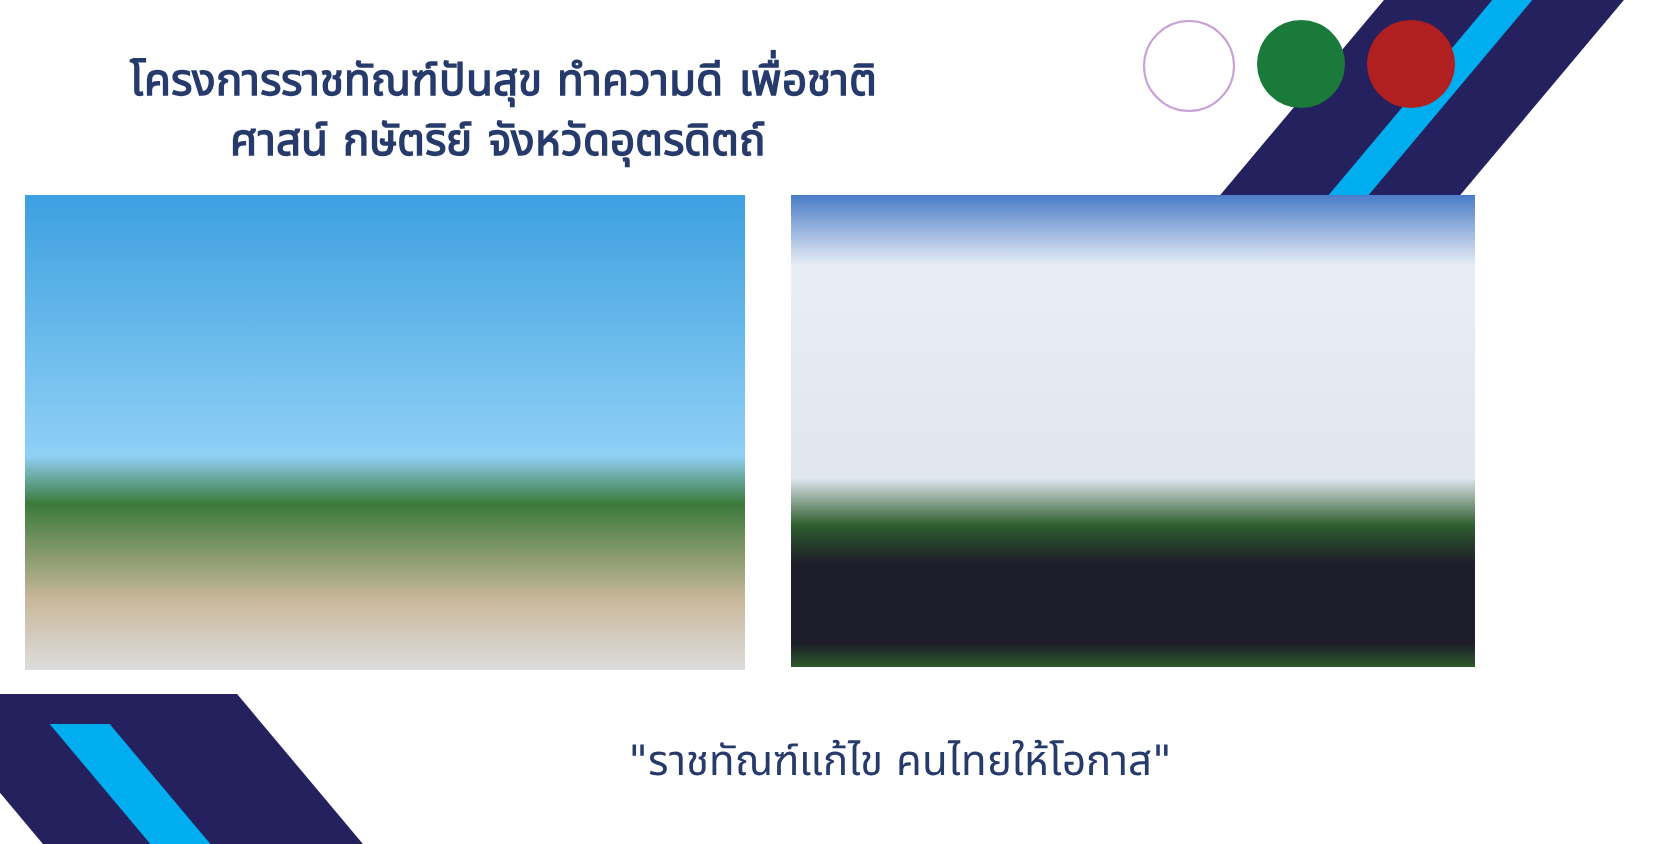โครงการราชทัณฑ์ปันสุข ทำความดี เพื่อชาติ
ศาสน์ กษัตริย์ จังหวัดอุตรดิตถ์
"ราชทัณฑ์แก้ไข คนไทยให้โอกาส"